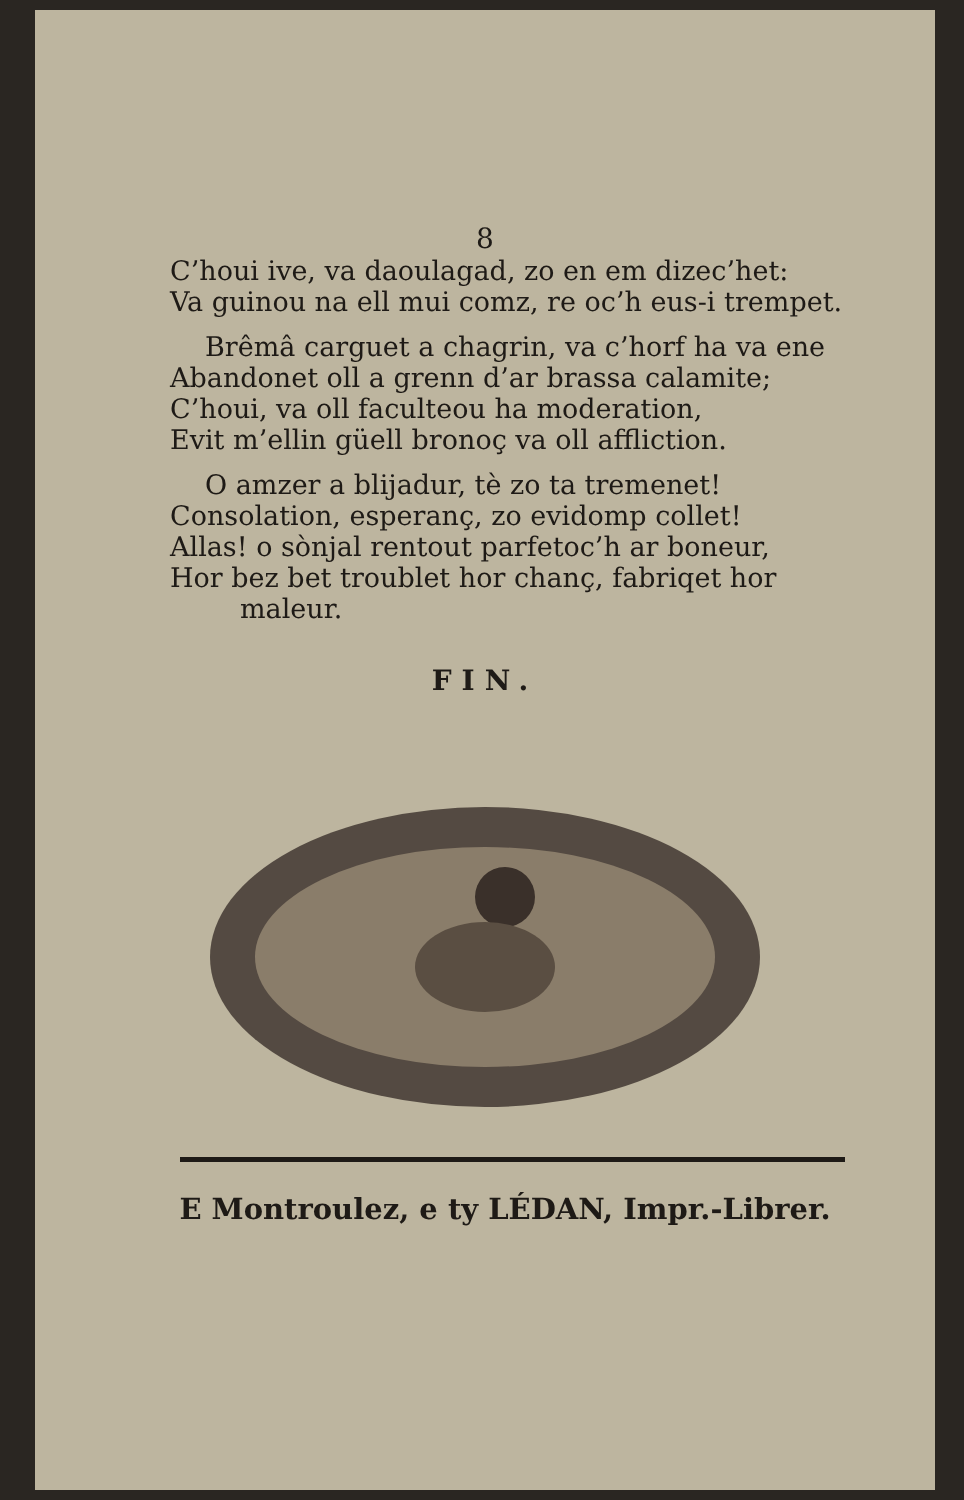8
C’houi ive, va daoulagad, zo en em dizec’het:
Va guinou na ell mui comz, re oc’h eus-i trempet.
Brêmâ carguet a chagrin, va c’horf ha va ene
Abandonet oll a grenn d’ar brassa calamite;
C’houi, va oll faculteou ha moderation,
Evit m’ellin güell bronoç va oll affliction.
O amzer a blijadur, tè zo ta tremenet!
Consolation, esperanç, zo evidomp collet!
Allas! o sònjal rentout parfetoc’h ar boneur,
Hor bez bet troublet hor chanç, fabriqet hor
maleur.
FIN.
E Montroulez, e ty LÉDAN, Impr.-Librer.